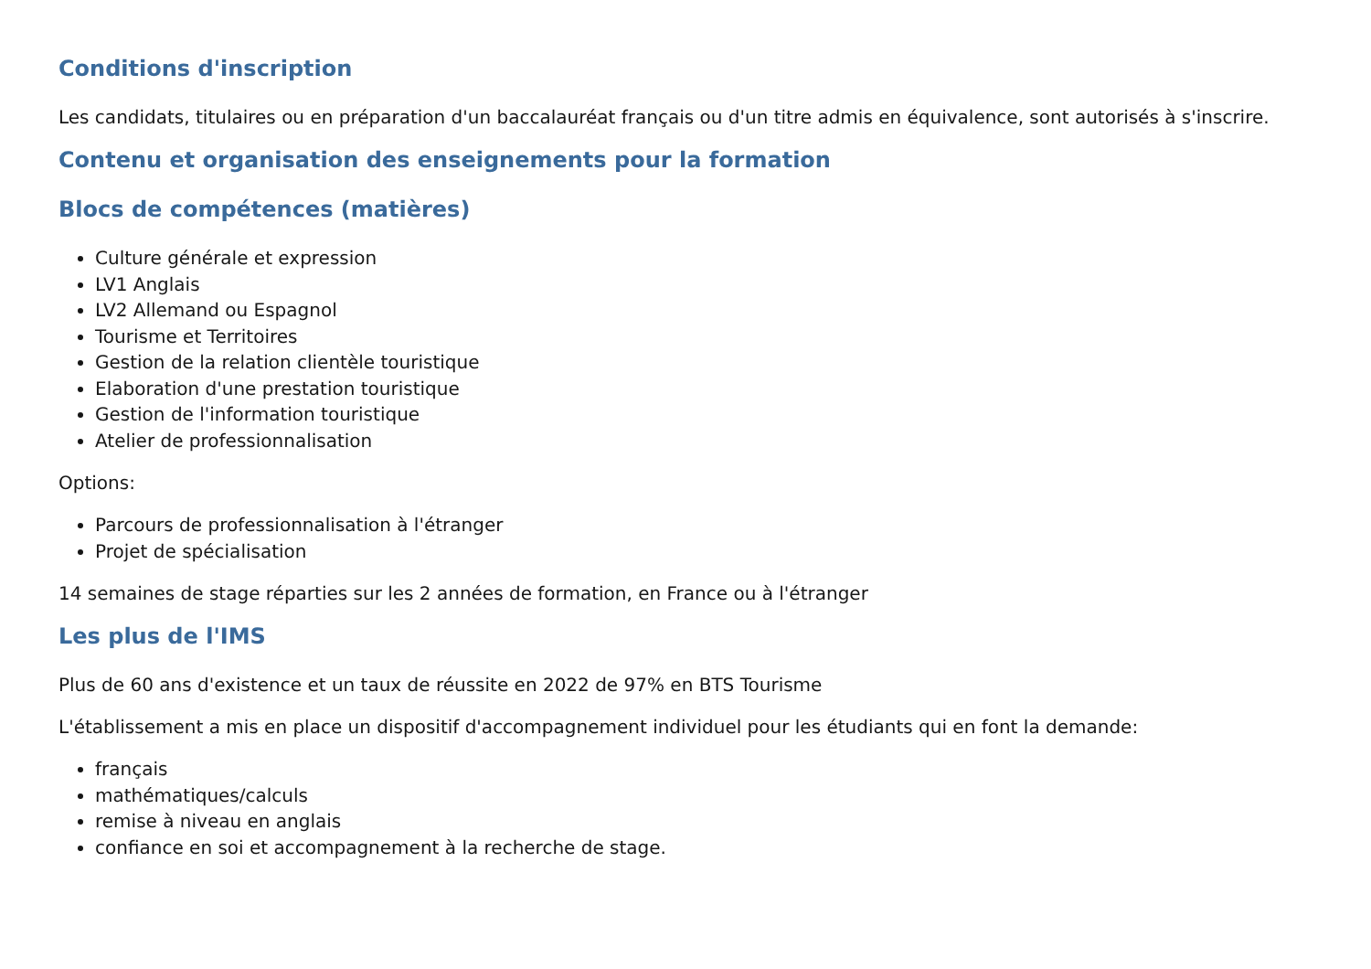Conditions d'inscription
Les candidats, titulaires ou en préparation d'un baccalauréat français ou d'un titre admis en équivalence, sont autorisés à s'inscrire.
Contenu et organisation des enseignements pour la formation
Blocs de compétences (matières)
Culture générale et expression
LV1 Anglais
LV2 Allemand ou Espagnol
Tourisme et Territoires
Gestion de la relation clientèle touristique
Elaboration d'une prestation touristique
Gestion de l'information touristique
Atelier de professionnalisation
Options:
Parcours de professionnalisation à l'étranger
Projet de spécialisation
14 semaines de stage réparties sur les 2 années de formation, en France ou à l'étranger
Les plus de l'IMS
Plus de 60 ans d'existence et un taux de réussite en 2022 de 97% en BTS Tourisme
L'établissement a mis en place un dispositif d'accompagnement individuel pour les étudiants qui en font la demande:
français
mathématiques/calculs
remise à niveau en anglais
confiance en soi et accompagnement à la recherche de stage.